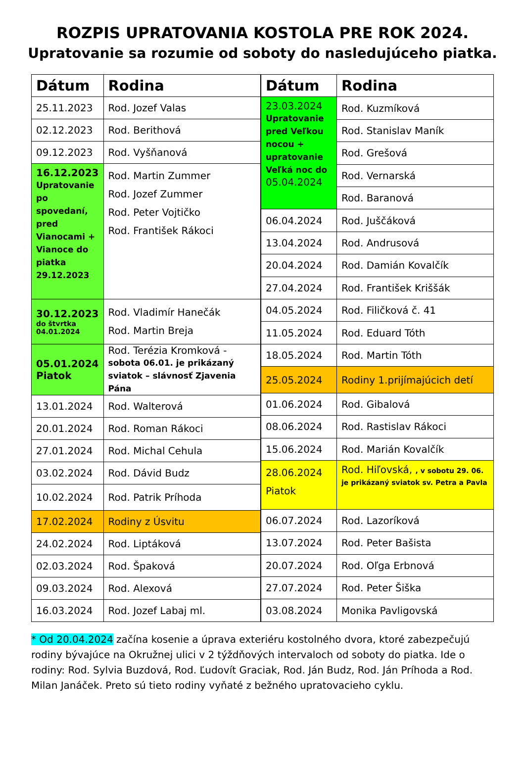ROZPIS UPRATOVANIA KOSTOLA PRE ROK 2024.
Upratovanie sa rozumie od soboty do nasledujúceho piatka.
| Dátum | Rodina |
| --- | --- |
| 25.11.2023 | Rod. Jozef Valas |
| 02.12.2023 | Rod. Berithová |
| 09.12.2023 | Rod. Vyšňanová |
| 16.12.2023 Upratovanie po spovedaní, pred Vianocami + Vianoce do piatka 29.12.2023 | Rod. Martin Zummer Rod. Jozef Zummer Rod. Peter Vojtičko Rod. František Rákoci |
| 30.12.2023 do štvrtka 04.01.2024 | Rod. Vladimír Hanečák Rod. Martin Breja |
| 05.01.2024 Piatok | Rod. Terézia Kromková - sobota 06.01. je prikázaný sviatok – slávnosť Zjavenia Pána |
| 13.01.2024 | Rod. Walterová |
| 20.01.2024 | Rod. Roman Rákoci |
| 27.01.2024 | Rod. Michal Cehula |
| 03.02.2024 | Rod. Dávid Budz |
| 10.02.2024 | Rod. Patrik Príhoda |
| 17.02.2024 | Rodiny z Úsvitu |
| 24.02.2024 | Rod. Liptáková |
| 02.03.2024 | Rod. Špaková |
| 09.03.2024 | Rod. Alexová |
| 16.03.2024 | Rod. Jozef Labaj ml. |
| Dátum | Rodina |
| --- | --- |
| 23.03.2024 Upratovanie pred Veľkou nocou + upratovanie Veľká noc do 05.04.2024 | Rod. Kuzmíková |
| | Rod. Stanislav Maník |
| | Rod. Grešová |
| | Rod. Vernarská |
| | Rod. Baranová |
| 06.04.2024 | Rod. Juščáková |
| 13.04.2024 | Rod. Andrusová |
| 20.04.2024 | Rod. Damián Kovalčík |
| 27.04.2024 | Rod. František Kriššák |
| 04.05.2024 | Rod. Filičková č. 41 |
| 11.05.2024 | Rod. Eduard Tóth |
| 18.05.2024 | Rod. Martin Tóth |
| 25.05.2024 | Rodiny 1.prijímajúcich detí |
| 01.06.2024 | Rod. Gibalová |
| 08.06.2024 | Rod. Rastislav Rákoci |
| 15.06.2024 | Rod. Marián Kovalčík |
| 28.06.2024 Piatok | Rod. Hiľovská, , v sobotu 29. 06. je prikázaný sviatok sv. Petra a Pavla |
| 06.07.2024 | Rod. Lazoríková |
| 13.07.2024 | Rod. Peter Bašista |
| 20.07.2024 | Rod. Oľga Erbnová |
| 27.07.2024 | Rod. Peter Šiška |
| 03.08.2024 | Monika Pavligovská |
* Od 20.04.2024 začína kosenie a úprava exteriéru kostolného dvora, ktoré zabezpečujú rodiny bývajúce na Okružnej ulici v 2 týždňových intervaloch od soboty do piatka. Ide o rodiny: Rod. Sylvia Buzdová, Rod. Ľudovít Graciak, Rod. Ján Budz, Rod. Ján Príhoda a Rod. Milan Janáček. Preto sú tieto rodiny vyňaté z bežného upratovacieho cyklu.